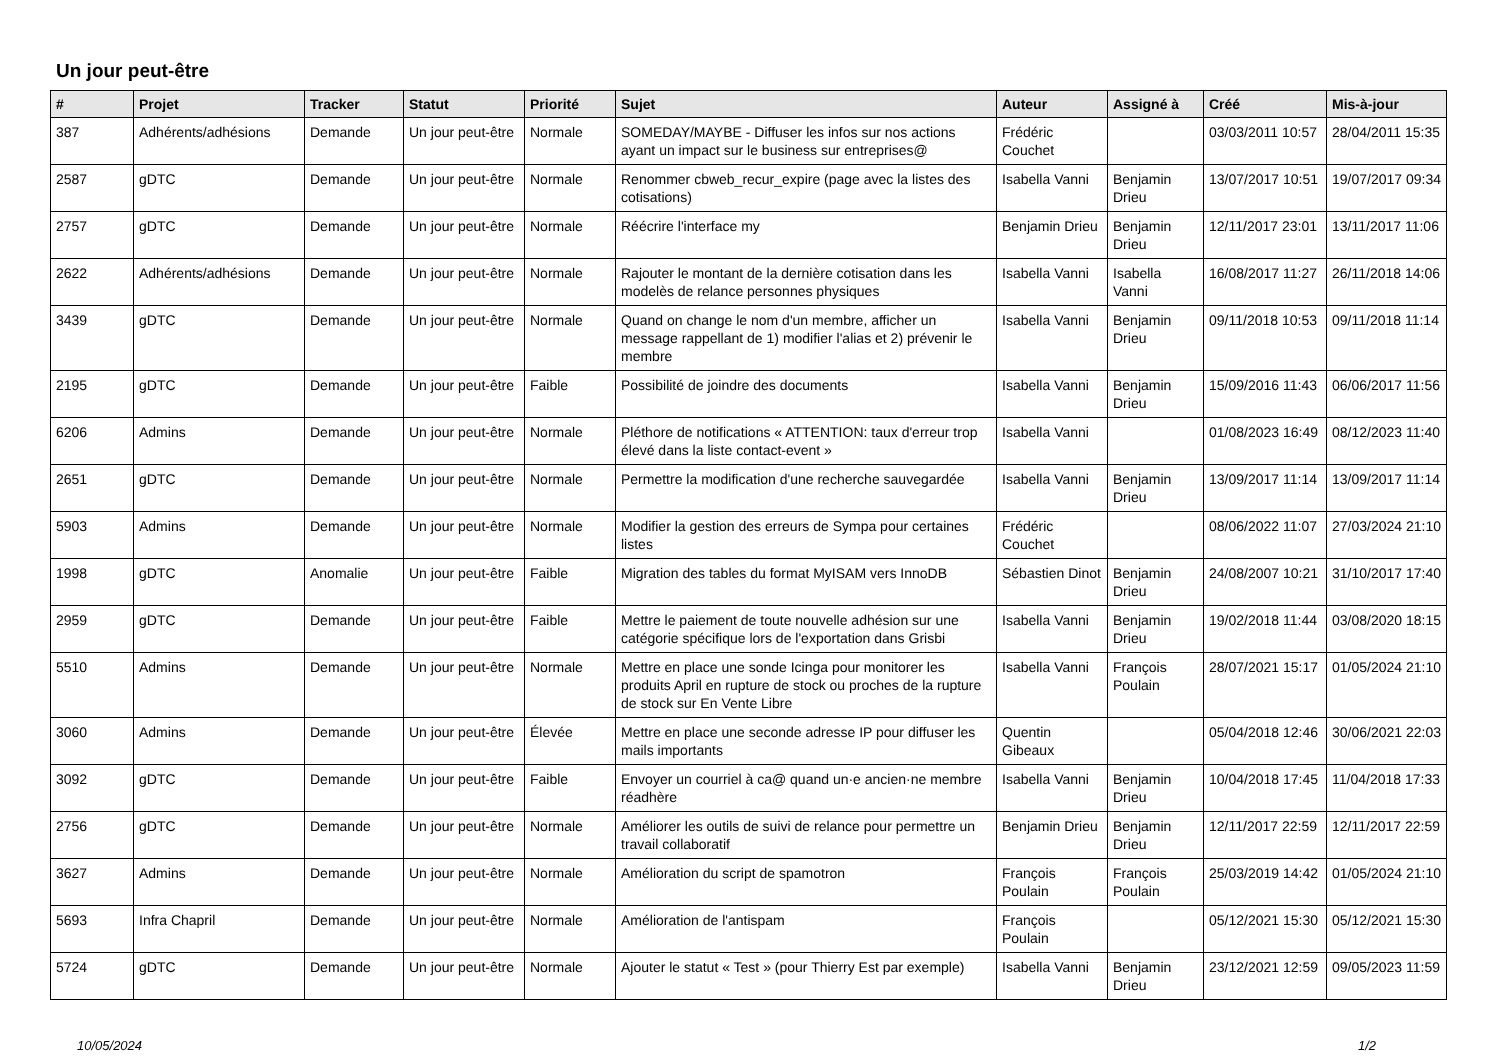Un jour peut-être
| # | Projet | Tracker | Statut | Priorité | Sujet | Auteur | Assigné à | Créé | Mis-à-jour |
| --- | --- | --- | --- | --- | --- | --- | --- | --- | --- |
| 387 | Adhérents/adhésions | Demande | Un jour peut-être | Normale | SOMEDAY/MAYBE - Diffuser les infos sur nos actions ayant un impact sur le business sur entreprises@ | Frédéric Couchet | | 03/03/2011 10:57 | 28/04/2011 15:35 |
| 2587 | gDTC | Demande | Un jour peut-être | Normale | Renommer cbweb_recur_expire (page avec la listes des cotisations) | Isabella Vanni | Benjamin Drieu | 13/07/2017 10:51 | 19/07/2017 09:34 |
| 2757 | gDTC | Demande | Un jour peut-être | Normale | Réécrire l'interface my | Benjamin Drieu | Benjamin Drieu | 12/11/2017 23:01 | 13/11/2017 11:06 |
| 2622 | Adhérents/adhésions | Demande | Un jour peut-être | Normale | Rajouter le montant de la dernière cotisation dans les modelès de relance personnes physiques | Isabella Vanni | Isabella Vanni | 16/08/2017 11:27 | 26/11/2018 14:06 |
| 3439 | gDTC | Demande | Un jour peut-être | Normale | Quand on change le nom d'un membre, afficher un message rappellant de 1) modifier l'alias et 2) prévenir le membre | Isabella Vanni | Benjamin Drieu | 09/11/2018 10:53 | 09/11/2018 11:14 |
| 2195 | gDTC | Demande | Un jour peut-être | Faible | Possibilité de joindre des documents | Isabella Vanni | Benjamin Drieu | 15/09/2016 11:43 | 06/06/2017 11:56 |
| 6206 | Admins | Demande | Un jour peut-être | Normale | Pléthore de notifications « ATTENTION: taux d'erreur trop élevé dans la liste contact-event » | Isabella Vanni | | 01/08/2023 16:49 | 08/12/2023 11:40 |
| 2651 | gDTC | Demande | Un jour peut-être | Normale | Permettre la modification d'une recherche sauvegardée | Isabella Vanni | Benjamin Drieu | 13/09/2017 11:14 | 13/09/2017 11:14 |
| 5903 | Admins | Demande | Un jour peut-être | Normale | Modifier la gestion des erreurs de Sympa pour certaines listes | Frédéric Couchet | | 08/06/2022 11:07 | 27/03/2024 21:10 |
| 1998 | gDTC | Anomalie | Un jour peut-être | Faible | Migration des tables du format MyISAM vers InnoDB | Sébastien Dinot | Benjamin Drieu | 24/08/2007 10:21 | 31/10/2017 17:40 |
| 2959 | gDTC | Demande | Un jour peut-être | Faible | Mettre le paiement de toute nouvelle adhésion sur une catégorie spécifique lors de l'exportation dans Grisbi | Isabella Vanni | Benjamin Drieu | 19/02/2018 11:44 | 03/08/2020 18:15 |
| 5510 | Admins | Demande | Un jour peut-être | Normale | Mettre en place une sonde Icinga pour monitorer les produits April en rupture de stock ou proches de la rupture de stock sur En Vente Libre | Isabella Vanni | François Poulain | 28/07/2021 15:17 | 01/05/2024 21:10 |
| 3060 | Admins | Demande | Un jour peut-être | Élevée | Mettre en place une seconde adresse IP pour diffuser les mails importants | Quentin Gibeaux | | 05/04/2018 12:46 | 30/06/2021 22:03 |
| 3092 | gDTC | Demande | Un jour peut-être | Faible | Envoyer un courriel à ca@ quand un·e ancien·ne membre réadhère | Isabella Vanni | Benjamin Drieu | 10/04/2018 17:45 | 11/04/2018 17:33 |
| 2756 | gDTC | Demande | Un jour peut-être | Normale | Améliorer les outils de suivi de relance pour permettre un travail collaboratif | Benjamin Drieu | Benjamin Drieu | 12/11/2017 22:59 | 12/11/2017 22:59 |
| 3627 | Admins | Demande | Un jour peut-être | Normale | Amélioration du script de spamotron | François Poulain | François Poulain | 25/03/2019 14:42 | 01/05/2024 21:10 |
| 5693 | Infra Chapril | Demande | Un jour peut-être | Normale | Amélioration de l'antispam | François Poulain | | 05/12/2021 15:30 | 05/12/2021 15:30 |
| 5724 | gDTC | Demande | Un jour peut-être | Normale | Ajouter le statut « Test » (pour Thierry Est par exemple) | Isabella Vanni | Benjamin Drieu | 23/12/2021 12:59 | 09/05/2023 11:59 |
10/05/2024 1/2